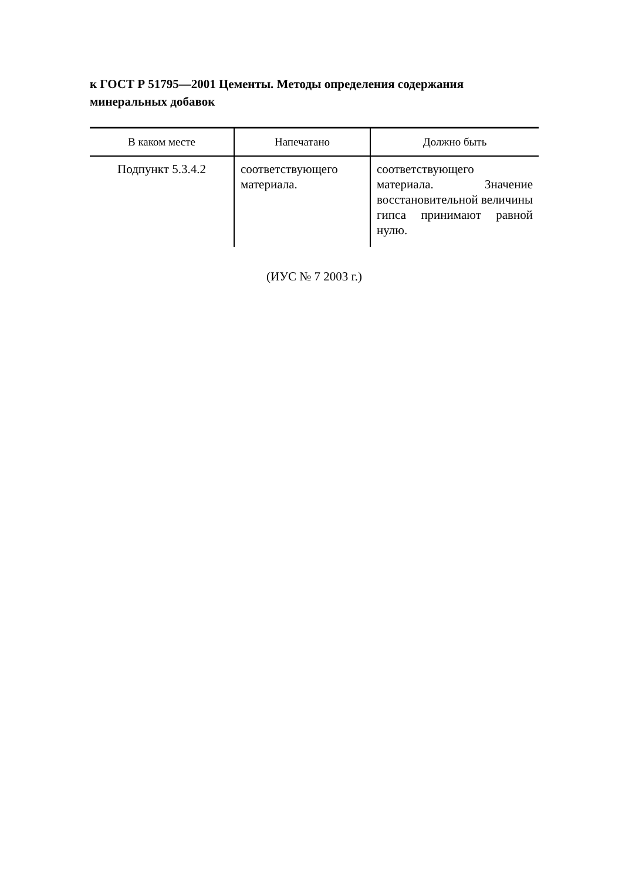к ГОСТ Р 51795—2001 Цементы. Методы определения содержания минеральных добавок
| В каком месте | Напечатано | Должно быть |
| --- | --- | --- |
| Подпункт 5.3.4.2 | соответствующего материала. | соответствующего материала. Значение восстановительной величины гипса принимают равной нулю. |
(ИУС № 7 2003 г.)